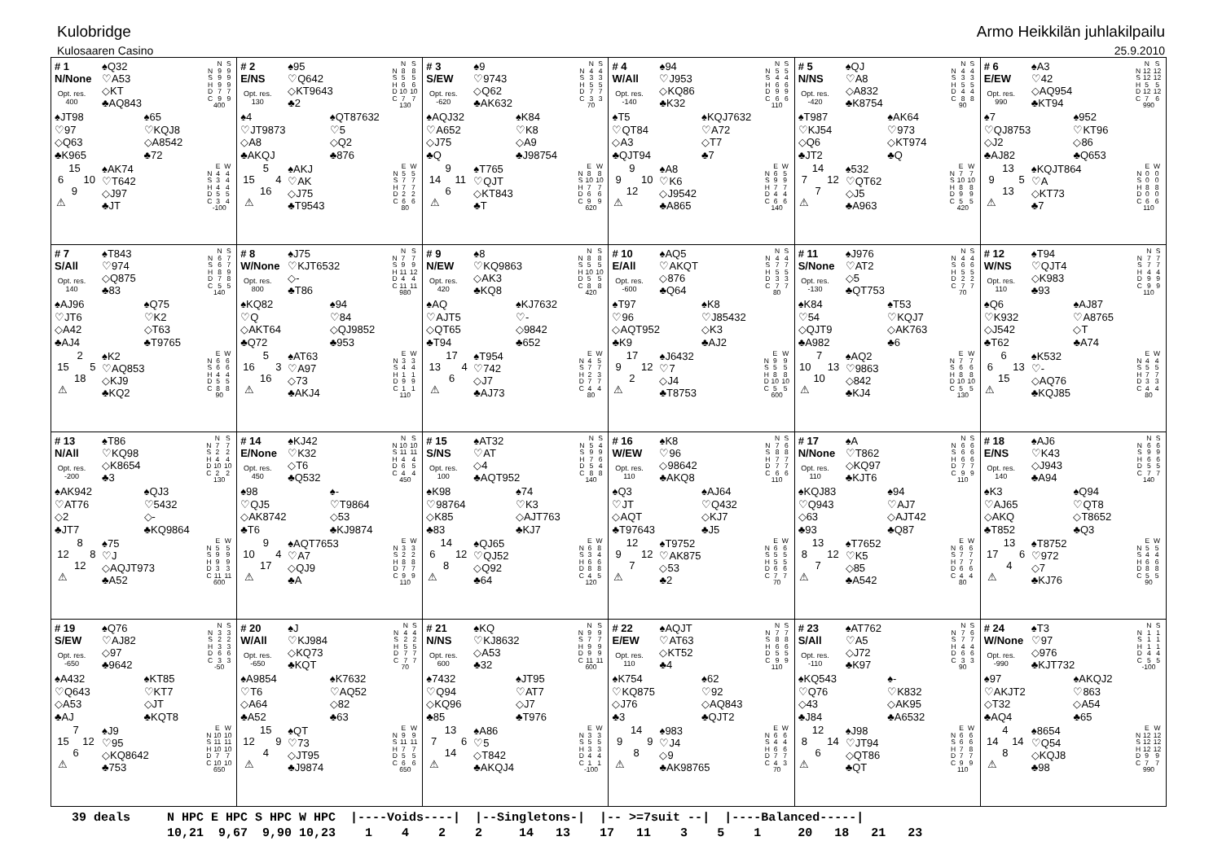Kulobridge Armo Heikkilän juhlakilpailu
Kulosaaren Casino 25.9.2010
| # 1 N/None Opt. res. 400 ♠Q32 ♡A53 ◇KT ♣AQ843 / / N / S / / --- / --- / --- / / N / 9 / 9 / / S / 9 / 9 / / H / 9 / 9 / / D / 7 / 7 / / C / 9 / 9 / / 400 / / / ♠JT98 ♡97 ◇Q63 ♣K965 ♠65 ♡KQJ8 ◇A8542 ♣72 / / 15 / / / 6 / / 10 / / / 9 / / / ⚠ / / / ♠AK74 ♡T642 ◇J97 ♣JT / / E / W / / --- / --- / --- / / N / 4 / 4 / / S / 3 / 4 / / H / 4 / 4 / / D / 5 / 5 / / C / 3 / 4 / / -100 / / / | # 2 E/NS Opt. res. 130 ♠95 ♡Q642 ◇KT9643 ♣2 / / N / S / / --- / --- / --- / / N / 8 / 8 / / S / 5 / 5 / / H / 6 / 6 / / D / 10 / 10 / / C / 7 / 7 / / 130 / / / ♠4 ♡JT9873 ◇A8 ♣AKQJ ♠QT87632 ♡5 ◇Q2 ♣876 / / 5 / / / 15 / / 4 / / / 16 / / / ⚠ / / / ♠AKJ ♡AK ◇J75 ♣T9543 / / E / W / / --- / --- / --- / / N / 5 / 5 / / S / 7 / 7 / / H / 7 / 7 / / D / 2 / 2 / / C / 6 / 6 / / 80 / / / | # 3 S/EW Opt. res. -620 ♠9 ♡9743 ◇Q62 ♣AK632 / / N / S / / --- / --- / --- / / N / 4 / 4 / / S / 3 / 3 / / H / 5 / 5 / / D / 7 / 7 / / C / 3 / 3 / / 70 / / / ♠AQJ32 ♡A652 ◇J75 ♣Q ♠K84 ♡K8 ◇A9 ♣J98754 / / 9 / / / 14 / / 11 / / / 6 / / / ⚠ / / / ♠T765 ♡QJT ◇KT843 ♣T / / E / W / / --- / --- / --- / / N / 8 / 8 / / S / 10 / 10 / / H / 7 / 7 / / D / 6 / 6 / / C / 9 / 9 / / 620 / / / | # 4 W/All Opt. res. -140 ♠94 ♡J953 ◇KQ86 ♣K32 / / N / S / / --- / --- / --- / / N / 5 / 5 / / S / 4 / 4 / / H / 6 / 6 / / D / 9 / 9 / / C / 6 / 6 / / 110 / / / ♠T5 ♡QT84 ◇A3 ♣QJT94 ♠KQJ7632 ♡A72 ◇T7 ♣7 / / 9 / / / 9 / / 10 / / / 12 / / / ⚠ / / / ♠A8 ♡K6 ◇J9542 ♣A865 / / E / W / / --- / --- / --- / / N / 6 / 5 / / S / 9 / 9 / / H / 7 / 7 / / D / 4 / 4 / / C / 6 / 6 / / 140 / / / | # 5 N/NS Opt. res. -420 ♠QJ ♡A8 ◇A832 ♣K8754 / / N / S / / --- / --- / --- / / N / 4 / 4 / / S / 3 / 3 / / H / 5 / 5 / / D / 4 / 4 / / C / 8 / 8 / / 90 / / / ♠T987 ♡KJ54 ◇Q6 ♣JT2 ♠AK64 ♡973 ◇KT974 ♣Q / / 14 / / / 7 / / 12 / / / 7 / / / ⚠ / / / ♠532 ♡QT62 ◇J5 ♣A963 / / E / W / / --- / --- / --- / / N / 7 / 7 / / S / 10 / 10 / / H / 8 / 8 / / D / 9 / 9 / / C / 5 / 5 / / 420 / / / | # 6 E/EW Opt. res. 990 ♠A3 ♡42 ◇AQ954 ♣KT94 / / N / S / / --- / --- / --- / / N / 12 / 12 / / S / 12 / 12 / / H / 5 / 5 / / D / 12 / 12 / / C / 7 / 6 / / 990 / / / ♠7 ♡QJ8753 ◇J2 ♣AJ82 ♠952 ♡KT96 ◇86 ♣Q653 / / 13 / / / 9 / / 5 / / / 13 / / / ⚠ / / / ♠KQJT864 ♡A ◇KT73 ♣7 / / E / W / / --- / --- / --- / / N / 0 / 0 / / S / 0 / 0 / / H / 8 / 8 / / D / 0 / 0 / / C / 6 / 6 / / 110 / / / |
| # 7 S/All Opt. res. 140 ♠T843 ♡974 ◇Q875 ♣83 / / N / S / / --- / --- / --- / / N / 6 / 7 / / S / 6 / 7 / / H / 8 / 9 / / D / 7 / 8 / / C / 5 / 5 / / 140 / / / ♠AJ96 ♡JT6 ◇A42 ♣AJ4 ♠Q75 ♡K2 ◇T63 ♣T9765 / / 2 / / / 15 / / 5 / / / 18 / / / ⚠ / / / ♠K2 ♡AQ853 ◇KJ9 ♣KQ2 / / E / W / / --- / --- / --- / / N / 6 / 6 / / S / 6 / 6 / / H / 4 / 4 / / D / 5 / 5 / / C / 8 / 8 / / 90 / / / | # 8 W/None Opt. res. 800 ♠J75 ♡KJT6532 ◇- ♣T86 / / N / S / / --- / --- / --- / / N / 7 / 7 / / S / 9 / 9 / / H / 11 / 12 / / D / 4 / 4 / / C / 11 / 11 / / 980 / / / ♠KQ82 ♡Q ◇AKT64 ♣Q72 ♠94 ♡84 ◇QJ9852 ♣953 / / 5 / / / 16 / / 3 / / / 16 / / / ⚠ / / / ♠AT63 ♡A97 ◇73 ♣AKJ4 / / E / W / / --- / --- / --- / / N / 3 / 3 / / S / 4 / 4 / / H / 1 / 1 / / D / 9 / 9 / / C / 1 / 1 / / 110 / / / | # 9 N/EW Opt. res. 420 ♠8 ♡KQ9863 ◇AK3 ♣KQ8 / / N / S / / --- / --- / --- / / N / 8 / 8 / / S / 5 / 5 / / H / 10 / 10 / / D / 5 / 5 / / C / 8 / 8 / / 420 / / / ♠AQ ♡AJT5 ◇QT65 ♣T94 ♠KJ7632 ♡- ◇9842 ♣652 / / 17 / / / 13 / / 4 / / / 6 / / / ⚠ / / / ♠T954 ♡742 ◇J7 ♣AJ73 / / E / W / / --- / --- / --- / / N / 4 / 5 / / S / 7 / 7 / / H / 2 / 3 / / D / 7 / 7 / / C / 4 / 4 / / 80 / / / | # 10 E/All Opt. res. -600 ♠AQ5 ♡AKQT ◇876 ♣Q64 / / N / S / / --- / --- / --- / / N / 4 / 4 / / S / 7 / 7 / / H / 5 / 5 / / D / 3 / 3 / / C / 7 / 7 / / 80 / / / ♠T97 ♡96 ◇AQT952 ♣K9 ♠K8 ♡J85432 ◇K3 ♣AJ2 / / 17 / / / 9 / / 12 / / / 2 / / / ⚠ / / / ♠J6432 ♡7 ◇J4 ♣T8753 / / E / W / / --- / --- / --- / / N / 9 / 9 / / S / 5 / 5 / / H / 8 / 8 / / D / 10 / 10 / / C / 5 / 5 / / 600 / / / | # 11 S/None Opt. res. -130 ♠J976 ♡AT2 ◇5 ♣QT753 / / N / S / / --- / --- / --- / / N / 4 / 4 / / S / 6 / 6 / / H / 5 / 5 / / D / 2 / 2 / / C / 7 / 7 / / 70 / / / ♠K84 ♡54 ◇QJT9 ♣A982 ♠T53 ♡KQJ7 ◇AK763 ♣6 / / 7 / / / 10 / / 13 / / / 10 / / / ⚠ / / / ♠AQ2 ♡9863 ◇842 ♣KJ4 / / E / W / / --- / --- / --- / / N / 7 / 7 / / S / 6 / 6 / / H / 8 / 8 / / D / 10 / 10 / / C / 5 / 5 / / 130 / / / | # 12 W/NS Opt. res. 110 ♠T94 ♡QJT4 ◇K983 ♣93 / / N / S / / --- / --- / --- / / N / 7 / 7 / / S / 7 / 7 / / H / 4 / 4 / / D / 9 / 9 / / C / 9 / 9 / / 110 / / / ♠Q6 ♡K932 ◇J542 ♣T62 ♠AJ87 ♡A8765 ◇T ♣A74 / / 6 / / / 6 / / 13 / / / 15 / / / ⚠ / / / ♠K532 ♡- ◇AQ76 ♣KQJ85 / / E / W / / --- / --- / --- / / N / 4 / 4 / / S / 5 / 5 / / H / 7 / 7 / / D / 3 / 3 / / C / 4 / 4 / / 80 / / / |
| # 13 N/All Opt. res. -200 ♠T86 ♡KQ98 ◇K8654 ♣3 / / N / S / / --- / --- / --- / / N / 7 / 7 / / S / 2 / 2 / / H / 4 / 4 / / D / 10 / 10 / / C / 2 / 2 / / 130 / / / ♠AK942 ♡AT76 ◇2 ♣JT7 ♠QJ3 ♡5432 ◇- ♣KQ9864 / / 8 / / / 12 / / 8 / / / 12 / / / ⚠ / / / ♠75 ♡J ◇AQJT973 ♣A52 / / E / W / / --- / --- / --- / / N / 5 / 5 / / S / 9 / 9 / / H / 9 / 9 / / D / 3 / 3 / / C / 11 / 11 / / 600 / / / | # 14 E/None Opt. res. 450 ♠KJ42 ♡K32 ◇T6 ♣Q532 / / N / S / / --- / --- / --- / / N / 10 / 10 / / S / 11 / 11 / / H / 4 / 4 / / D / 6 / 5 / / C / 4 / 4 / / 450 / / / ♠98 ♡QJ5 ◇AK8742 ♣T6 ♠- ♡T9864 ◇53 ♣KJ9874 / / 9 / / / 10 / / 4 / / / 17 / / / ⚠ / / / ♠AQT7653 ♡A7 ◇QJ9 ♣A / / E / W / / --- / --- / --- / / N / 3 / 3 / / S / 2 / 2 / / H / 8 / 8 / / D / 7 / 7 / / C / 9 / 9 / / 110 / / / | # 15 S/NS Opt. res. 100 ♠AT32 ♡AT ◇4 ♣AQT952 / / N / S / / --- / --- / --- / / N / 5 / 4 / / S / 9 / 9 / / H / 7 / 6 / / D / 5 / 4 / / C / 8 / 8 / / 140 / / / ♠K98 ♡98764 ◇K85 ♣83 ♠74 ♡K3 ◇AJT763 ♣KJ7 / / 14 / / / 6 / / 12 / / / 8 / / / ⚠ / / / ♠QJ65 ♡QJ52 ◇Q92 ♣64 / / E / W / / --- / --- / --- / / N / 6 / 8 / / S / 3 / 4 / / H / 6 / 6 / / D / 8 / 8 / / C / 4 / 5 / / 120 / / / | # 16 W/EW Opt. res. 110 ♠K8 ♡96 ◇98642 ♣AKQ8 / / N / S / / --- / --- / --- / / N / 7 / 6 / / S / 8 / 8 / / H / 7 / 7 / / D / 7 / 7 / / C / 6 / 6 / / 110 / / / ♠Q3 ♡JT ◇AQT ♣T97643 ♠AJ64 ♡Q432 ◇KJ7 ♣J5 / / 12 / / / 9 / / 12 / / / 7 / / / ⚠ / / / ♠T9752 ♡AK875 ◇53 ♣2 / / E / W / / --- / --- / --- / / N / 6 / 6 / / S / 5 / 5 / / H / 5 / 5 / / D / 6 / 6 / / C / 7 / 7 / / 70 / / / | # 17 N/None Opt. res. 110 ♠A ♡T862 ◇KQ97 ♣KJT6 / / N / S / / --- / --- / --- / / N / 6 / 6 / / S / 6 / 6 / / H / 6 / 6 / / D / 7 / 7 / / C / 9 / 9 / / 110 / / / ♠KQJ83 ♡Q943 ◇63 ♣93 ♠94 ♡AJ7 ◇AJT42 ♣Q87 / / 13 / / / 8 / / 12 / / / 7 / / / ⚠ / / / ♠T7652 ♡K5 ◇85 ♣A542 / / E / W / / --- / --- / --- / / N / 6 / 6 / / S / 7 / 7 / / H / 7 / 7 / / D / 6 / 6 / / C / 4 / 4 / / 80 / / / | # 18 E/NS Opt. res. 140 ♠AJ6 ♡K43 ◇J943 ♣A94 / / N / S / / --- / --- / --- / / N / 6 / 6 / / S / 9 / 9 / / H / 6 / 6 / / D / 5 / 5 / / C / 7 / 7 / / 140 / / / ♠K3 ♡AJ65 ◇AKQ ♣T852 ♠Q94 ♡QT8 ◇T8652 ♣Q3 / / 13 / / / 17 / / 6 / / / 4 / / / ⚠ / / / ♠T8752 ♡972 ◇7 ♣KJ76 / / E / W / / --- / --- / --- / / N / 5 / 5 / / S / 4 / 4 / / H / 6 / 6 / / D / 8 / 8 / / C / 5 / 5 / / 90 / / / |
| # 19 S/EW Opt. res. -650 ♠Q76 ♡AJ82 ◇97 ♣9642 / / N / S / / --- / --- / --- / / N / 3 / 3 / / S / 2 / 2 / / H / 3 / 3 / / D / 6 / 6 / / C / 3 / 3 / / -50 / / / ♠A432 ♡Q643 ◇A53 ♣AJ ♠KT85 ♡KT7 ◇JT ♣KQT8 / / 7 / / / 15 / / 12 / / / 6 / / / ⚠ / / / ♠J9 ♡95 ◇KQ8642 ♣753 / / E / W / / --- / --- / --- / / N / 10 / 10 / / S / 11 / 11 / / H / 10 / 10 / / D / 7 / 7 / / C / 10 / 10 / / 650 / / / | # 20 W/All Opt. res. -650 ♠J ♡KJ984 ◇KQ73 ♣KQT / / N / S / / --- / --- / --- / / N / 4 / 4 / / S / 2 / 2 / / H / 5 / 5 / / D / 7 / 7 / / C / 7 / 7 / / 70 / / / ♠A9854 ♡T6 ◇A64 ♣A52 ♠K7632 ♡AQ52 ◇82 ♣63 / / 15 / / / 12 / / 9 / / / 4 / / / ⚠ / / / ♠QT ♡73 ◇JT95 ♣J9874 / / E / W / / --- / --- / --- / / N / 9 / 9 / / S / 11 / 11 / / H / 7 / 7 / / D / 5 / 5 / / C / 6 / 6 / / 650 / / / | # 21 N/NS Opt. res. 600 ♠KQ ♡KJ8632 ◇A53 ♣32 / / N / S / / --- / --- / --- / / N / 9 / 9 / / S / 7 / 7 / / H / 9 / 9 / / D / 9 / 9 / / C / 11 / 11 / / 600 / / / ♠7432 ♡Q94 ◇KQ96 ♣85 ♠JT95 ♡AT7 ◇J7 ♣T976 / / 13 / / / 7 / / 6 / / / 14 / / / ⚠ / / / ♠A86 ♡5 ◇T842 ♣AKQJ4 / / E / W / / --- / --- / --- / / N / 3 / 3 / / S / 5 / 5 / / H / 3 / 3 / / D / 4 / 4 / / C / 1 / 1 / / -100 / / / | # 22 E/EW Opt. res. 110 ♠AQJT ♡AT63 ◇KT52 ♣4 / / N / S / / --- / --- / --- / / N / 7 / 7 / / S / 8 / 8 / / H / 6 / 6 / / D / 5 / 5 / / C / 9 / 9 / / 110 / / / ♠K754 ♡KQ875 ◇J76 ♣3 ♠62 ♡92 ◇AQ843 ♣QJT2 / / 14 / / / 9 / / 9 / / / 8 / / / ⚠ / / / ♠983 ♡J4 ◇9 ♣AK98765 / / E / W / / --- / --- / --- / / N / 6 / 6 / / S / 4 / 4 / / H / 6 / 6 / / D / 7 / 7 / / C / 4 / 3 / / 70 / / / | # 23 S/All Opt. res. -110 ♠AT762 ♡A5 ◇J72 ♣K97 / / N / S / / --- / --- / --- / / N / 7 / 6 / / S / 7 / 7 / / H / 4 / 4 / / D / 6 / 6 / / C / 3 / 3 / / 90 / / / ♠KQ543 ♡Q76 ◇43 ♣J84 ♠- ♡K832 ◇AK95 ♣A6532 / / 12 / / / 8 / / 14 / / / 6 / / / ⚠ / / / ♠J98 ♡JT94 ◇QT86 ♣QT / / E / W / / --- / --- / --- / / N / 6 / 6 / / S / 6 / 6 / / H / 7 / 8 / / D / 7 / 7 / / C / 9 / 9 / / 110 / / / | # 24 W/None Opt. res. -990 ♠T3 ♡97 ◇976 ♣KJT732 / / N / S / / --- / --- / --- / / N / 1 / 1 / / S / 1 / 1 / / H / 1 / 1 / / D / 4 / 4 / / C / 5 / 5 / / -100 / / / ♠97 ♡AKJT2 ◇T32 ♣AQ4 ♠AKQJ2 ♡863 ◇A54 ♣65 / / 4 / / / 14 / / 14 / / / 8 / / / ⚠ / / / ♠8654 ♡Q54 ◇KQJ8 ♣98 / / E / W / / --- / --- / --- / / N / 12 / 12 / / S / 12 / 12 / / H / 12 / 12 / / D / 9 / 9 / / C / 7 / 7 / / 990 / / / |
39 deals N HPC E HPC S HPC W HPC |----Voids----| |--Singletons-| |-- >=7suit --| |----Balanced-----| 10,21 9,67 9,90 10,23 1 4 2 2 14 13 17 11 3 5 1 20 18 21 23